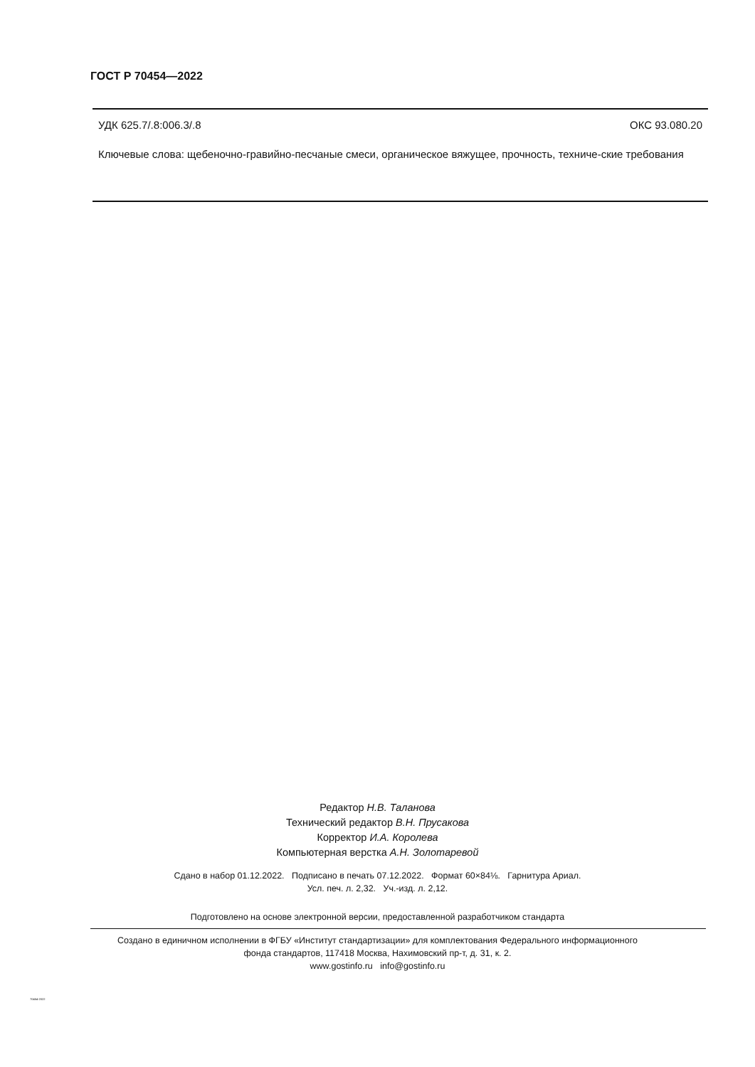ГОСТ Р 70454—2022
УДК 625.7/.8:006.3/.8 ОКС 93.080.20
Ключевые слова: щебеночно-гравийно-песчаные смеси, органическое вяжущее, прочность, техниче-ские требования
Редактор Н.В. Таланова
Технический редактор В.Н. Прусакова
Корректор И.А. Королева
Компьютерная верстка А.Н. Золотаревой
Сдано в набор 01.12.2022. Подписано в печать 07.12.2022. Формат 60×84⅛. Гарнитура Ариал.
Усл. печ. л. 2,32. Уч.-изд. л. 2,12.
Подготовлено на основе электронной версии, предоставленной разработчиком стандарта
Создано в единичном исполнении в ФГБУ «Институт стандартизации» для комплектования Федерального информационного
фонда стандартов, 117418 Москва, Нахимовский пр-т, д. 31, к. 2.
www.gostinfo.ru info@gostinfo.ru
70454-2022